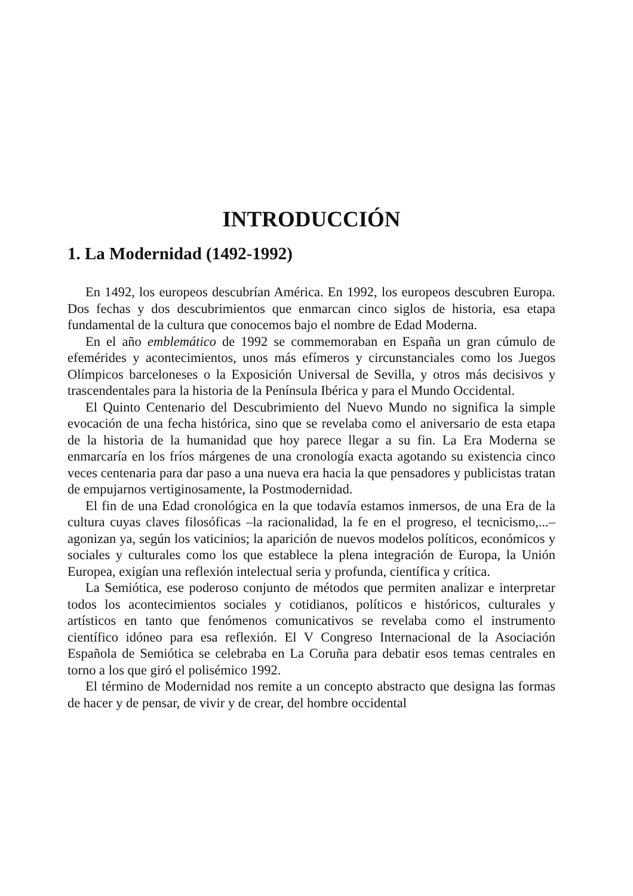INTRODUCCIÓN
1. La Modernidad (1492-1992)
En 1492, los europeos descubrían América. En 1992, los europeos descubren Europa. Dos fechas y dos descubrimientos que enmarcan cinco siglos de historia, esa etapa fundamental de la cultura que conocemos bajo el nombre de Edad Moderna.
En el año emblemático de 1992 se commemoraban en España un gran cúmulo de efemérides y acontecimientos, unos más efímeros y circunstanciales como los Juegos Olímpicos barceloneses o la Exposición Universal de Sevilla, y otros más decisivos y trascendentales para la historia de la Península Ibérica y para el Mundo Occidental.
El Quinto Centenario del Descubrimiento del Nuevo Mundo no significa la simple evocación de una fecha histórica, sino que se revelaba como el aniversario de esta etapa de la historia de la humanidad que hoy parece llegar a su fin. La Era Moderna se enmarcaría en los fríos márgenes de una cronología exacta agotando su existencia cinco veces centenaria para dar paso a una nueva era hacia la que pensadores y publicistas tratan de empujarnos vertiginosamente, la Postmodernidad.
El fin de una Edad cronológica en la que todavía estamos inmersos, de una Era de la cultura cuyas claves filosóficas –la racionalidad, la fe en el progreso, el tecnicismo,...– agonizan ya, según los vaticinios; la aparición de nuevos modelos políticos, económicos y sociales y culturales como los que establece la plena integración de Europa, la Unión Europea, exigían una reflexión intelectual seria y profunda, científica y crítica.
La Semiótica, ese poderoso conjunto de métodos que permiten analizar e interpretar todos los acontecimientos sociales y cotidianos, políticos e históricos, culturales y artísticos en tanto que fenómenos comunicativos se revelaba como el instrumento científico idóneo para esa reflexión. El V Congreso Internacional de la Asociación Española de Semiótica se celebraba en La Coruña para debatir esos temas centrales en torno a los que giró el polisémico 1992.
El término de Modernidad nos remite a un concepto abstracto que designa las formas de hacer y de pensar, de vivir y de crear, del hombre occidental